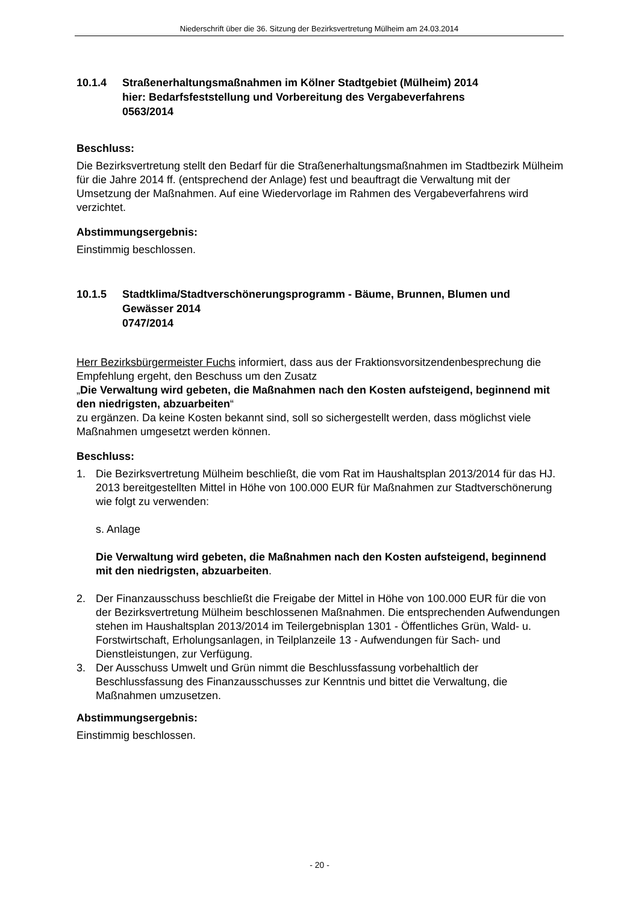Niederschrift über die 36. Sitzung der Bezirksvertretung Mülheim am 24.03.2014
10.1.4 Straßenerhaltungsmaßnahmen im Kölner Stadtgebiet (Mülheim) 2014
hier: Bedarfsfeststellung und Vorbereitung des Vergabeverfahrens
0563/2014
Beschluss:
Die Bezirksvertretung stellt den Bedarf für die Straßenerhaltungsmaßnahmen im Stadtbezirk Mülheim für die Jahre 2014 ff. (entsprechend der Anlage) fest und beauftragt die Verwaltung mit der Umsetzung der Maßnahmen. Auf eine Wiedervorlage im Rahmen des Vergabeverfahrens wird verzichtet.
Abstimmungsergebnis:
Einstimmig beschlossen.
10.1.5 Stadtklima/Stadtverschönerungsprogramm - Bäume, Brunnen, Blumen und Gewässer 2014
0747/2014
Herr Bezirksbürgermeister Fuchs informiert, dass aus der Fraktionsvorsitzendenbesprechung die Empfehlung ergeht, den Beschuss um den Zusatz
„Die Verwaltung wird gebeten, die Maßnahmen nach den Kosten aufsteigend, beginnend mit den niedrigsten, abzuarbeiten“
zu ergänzen. Da keine Kosten bekannt sind, soll so sichergestellt werden, dass möglichst viele Maßnahmen umgesetzt werden können.
Beschluss:
1. Die Bezirksvertretung Mülheim beschließt, die vom Rat im Haushaltsplan 2013/2014 für das HJ. 2013 bereitgestellten Mittel in Höhe von 100.000 EUR für Maßnahmen zur Stadtverschönerung wie folgt zu verwenden:
s. Anlage
Die Verwaltung wird gebeten, die Maßnahmen nach den Kosten aufsteigend, beginnend mit den niedrigsten, abzuarbeiten.
2. Der Finanzausschuss beschließt die Freigabe der Mittel in Höhe von 100.000 EUR für die von der Bezirksvertretung Mülheim beschlossenen Maßnahmen. Die entsprechenden Aufwendungen stehen im Haushaltsplan 2013/2014 im Teilergebnisplan 1301 - Öffentliches Grün, Wald- u. Forstwirtschaft, Erholungsanlagen, in Teilplanzeile 13 - Aufwendungen für Sach- und Dienstleistungen, zur Verfügung.
3. Der Ausschuss Umwelt und Grün nimmt die Beschlussfassung vorbehaltlich der Beschlussfassung des Finanzausschusses zur Kenntnis und bittet die Verwaltung, die Maßnahmen umzusetzen.
Abstimmungsergebnis:
Einstimmig beschlossen.
- 20 -